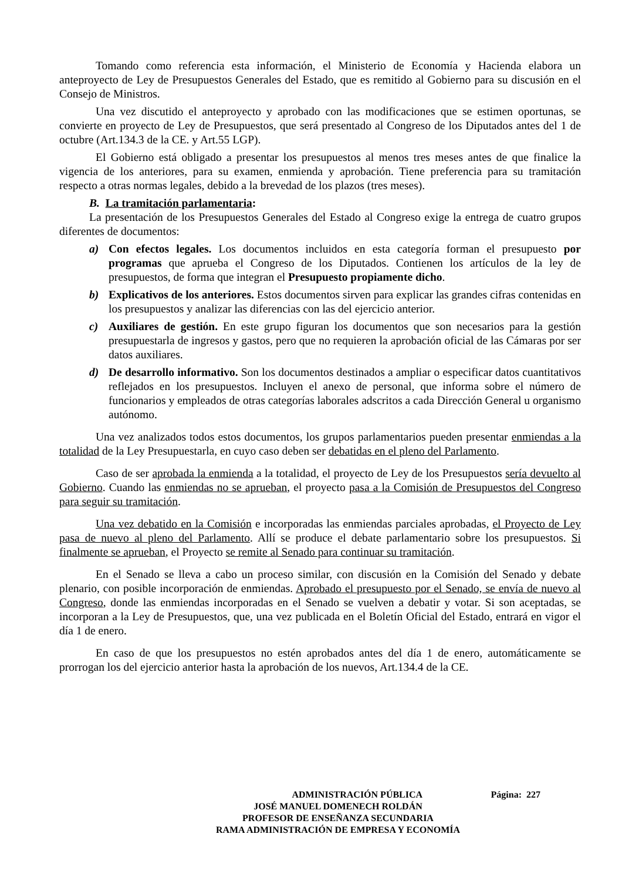Tomando como referencia esta información, el Ministerio de Economía y Hacienda elabora un anteproyecto de Ley de Presupuestos Generales del Estado, que es remitido al Gobierno para su discusión en el Consejo de Ministros.
Una vez discutido el anteproyecto y aprobado con las modificaciones que se estimen oportunas, se convierte en proyecto de Ley de Presupuestos, que será presentado al Congreso de los Diputados antes del 1 de octubre (Art.134.3 de la CE. y Art.55 LGP).
El Gobierno está obligado a presentar los presupuestos al menos tres meses antes de que finalice la vigencia de los anteriores, para su examen, enmienda y aprobación. Tiene preferencia para su tramitación respecto a otras normas legales, debido a la brevedad de los plazos (tres meses).
B. La tramitación parlamentaria:
La presentación de los Presupuestos Generales del Estado al Congreso exige la entrega de cuatro grupos diferentes de documentos:
a) Con efectos legales. Los documentos incluidos en esta categoría forman el presupuesto por programas que aprueba el Congreso de los Diputados. Contienen los artículos de la ley de presupuestos, de forma que integran el Presupuesto propiamente dicho.
b) Explicativos de los anteriores. Estos documentos sirven para explicar las grandes cifras contenidas en los presupuestos y analizar las diferencias con las del ejercicio anterior.
c) Auxiliares de gestión. En este grupo figuran los documentos que son necesarios para la gestión presupuestarla de ingresos y gastos, pero que no requieren la aprobación oficial de las Cámaras por ser datos auxiliares.
d) De desarrollo informativo. Son los documentos destinados a ampliar o especificar datos cuantitativos reflejados en los presupuestos. Incluyen el anexo de personal, que informa sobre el número de funcionarios y empleados de otras categorías laborales adscritos a cada Dirección General u organismo autónomo.
Una vez analizados todos estos documentos, los grupos parlamentarios pueden presentar enmiendas a la totalidad de la Ley Presupuestarla, en cuyo caso deben ser debatidas en el pleno del Parlamento.
Caso de ser aprobada la enmienda a la totalidad, el proyecto de Ley de los Presupuestos sería devuelto al Gobierno. Cuando las enmiendas no se aprueban, el proyecto pasa a la Comisión de Presupuestos del Congreso para seguir su tramitación.
Una vez debatido en la Comisión e incorporadas las enmiendas parciales aprobadas, el Proyecto de Ley pasa de nuevo al pleno del Parlamento. Allí se produce el debate parlamentario sobre los presupuestos. Si finalmente se aprueban, el Proyecto se remite al Senado para continuar su tramitación.
En el Senado se lleva a cabo un proceso similar, con discusión en la Comisión del Senado y debate plenario, con posible incorporación de enmiendas. Aprobado el presupuesto por el Senado, se envía de nuevo al Congreso, donde las enmiendas incorporadas en el Senado se vuelven a debatir y votar. Si son aceptadas, se incorporan a la Ley de Presupuestos, que, una vez publicada en el Boletín Oficial del Estado, entrará en vigor el día 1 de enero.
En caso de que los presupuestos no estén aprobados antes del día 1 de enero, automáticamente se prorrogan los del ejercicio anterior hasta la aprobación de los nuevos, Art.134.4 de la CE.
ADMINISTRACIÓN PÚBLICA Página: 227
JOSÉ MANUEL DOMENECH ROLDÁN
PROFESOR DE ENSEÑANZA SECUNDARIA
RAMA ADMINISTRACIÓN DE EMPRESA Y ECONOMÍA